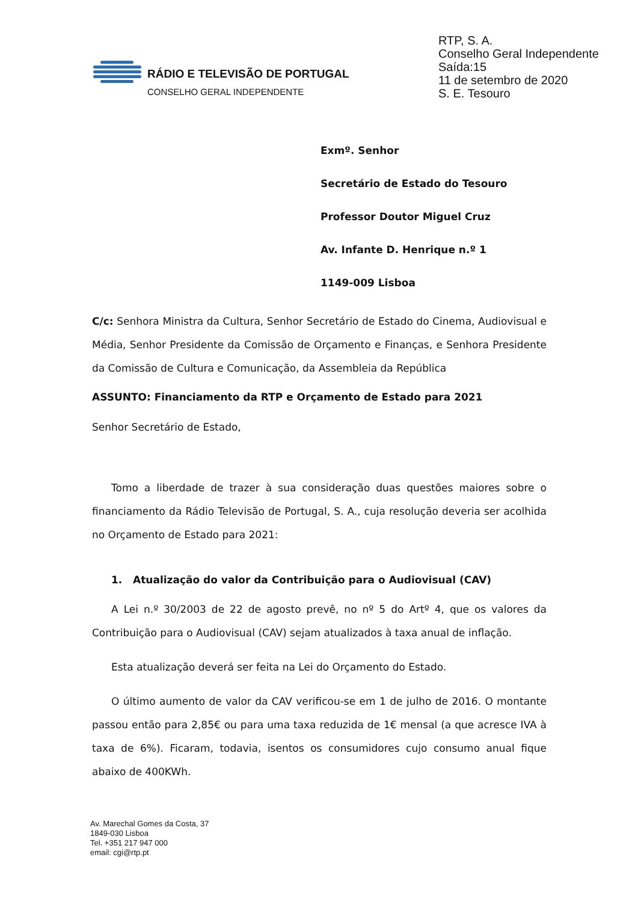RTP, S. A.
Conselho Geral Independente
Saída:15
11 de setembro de 2020
S. E. Tesouro
RÁDIO E TELEVISÃO DE PORTUGAL
CONSELHO GERAL INDEPENDENTE
Exmº. Senhor
Secretário de Estado do Tesouro
Professor Doutor Miguel Cruz
Av. Infante D. Henrique n.º 1
1149-009 Lisboa
C/c: Senhora Ministra da Cultura, Senhor Secretário de Estado do Cinema, Audiovisual e Média, Senhor Presidente da Comissão de Orçamento e Finanças, e Senhora Presidente da Comissão de Cultura e Comunicação, da Assembleia da República
ASSUNTO: Financiamento da RTP e Orçamento de Estado para 2021
Senhor Secretário de Estado,
Tomo a liberdade de trazer à sua consideração duas questões maiores sobre o financiamento da Rádio Televisão de Portugal, S. A., cuja resolução deveria ser acolhida no Orçamento de Estado para 2021:
1. Atualização do valor da Contribuição para o Audiovisual (CAV)
A Lei n.º 30/2003 de 22 de agosto prevê, no nº 5 do Artº 4, que os valores da Contribuição para o Audiovisual (CAV) sejam atualizados à taxa anual de inflação.
Esta atualização deverá ser feita na Lei do Orçamento do Estado.
O último aumento de valor da CAV verificou-se em 1 de julho de 2016. O montante passou então para 2,85€ ou para uma taxa reduzida de 1€ mensal (a que acresce IVA à taxa de 6%). Ficaram, todavia, isentos os consumidores cujo consumo anual fique abaixo de 400KWh.
Av. Marechal Gomes da Costa, 37
1849-030 Lisboa
Tel. +351 217 947 000
email: cgi@rtp.pt